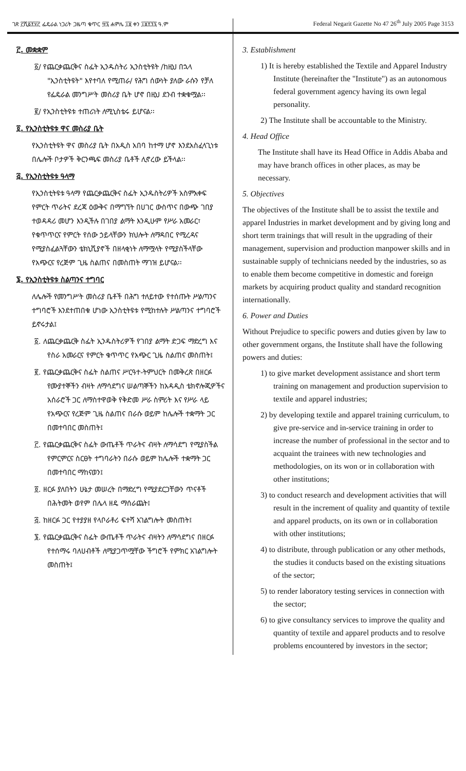ገጽ ፫ሺ፩፻፶፫ ፌዴራል ነጋሪት ጋዜጣ ቁጥር ፵፯ ሐምሌ ፲፱ ቀን ፲፱፻፺፯ ዓ.ም
Federal Negarit Gazette No 47 26<sup>th</sup> July 2005 Page 3153
፫. መቋቋም
፩/ የጨርቃጨርቅና ስፌት ኢንዱስትሪ ኢንስቲትዩት /ከዚህ በኋላ "ኢንስቲትዩት" እየተባለ የሚጠራ/ የሕግ ሰውነት ያለው ራሱን የቻለ የፌዴራል መንግሥት መስሪያ ቤት ሆኖ በዚህ ደንብ ተቋቁሟል፡፡
፪/ የኢንስቲትዩቱ ተጠሪነት ለሚኒስቴሩ ይሆናል፡፡
፬. የኢንስቲትዩቱ ዋና መስሪያ ቤት
የኢንስቲትዩት ዋና መስሪያ ቤት በአዲስ አበባ ከተማ ሆኖ እንደአስፈላጊነቱ በሌሎች ቦታዎች ቅርንጫፍ መስሪያ ቤቶች ሊኖረው ይችላል፡፡
፭. የኢንስቲትዩቱ ዓላማ
የኢንስቲትዩቱ ዓላማ የጨርቃጨርቅና ስፌት ኢንዱስትሪዎች አስምአቀፍ የምርት ጥራትና ደረጃ ዕውቅና በማግኘት በሀገር ውስጥና በውጭ ገበያ ተወዳዳሪ መሆን እንዲችሉ በገበያ ልማት እንዲሁም የሥራ አመራር፣ የቁጥጥርና የምርት የሰው ኃይላቸውን ክህሎት ለማዳበር የሚረዳና የሚያስፈልጓቸውን ቴክኒሺያኖች በዘላቂነት ለማሟላት የሚያስችላቸው የአጭርና የረጅም ጊዜ ስልጠና በመስጠት ማገዝ ይሆናል፡፡
፮. የኢንስቲትዩቱ ስልጣንና ተግባር
ለሌሎች የመንግሥት መስሪያ ቤቶች በሕግ ተለይተው የተሰጡት ሥልጣንና ተግባሮች እንደተጠበቁ ሆነው ኢንስቲትዩቱ የሚከተሉት ሥልጣንና ተግባሮች ይኖሩታል፤
፩. ለጨርቃጨርቅ ስፌት ኢንዱስትሪዎች የገበያ ልማት ድጋፍ ማድረግ እና የስራ አመራርና የምርት ቁጥጥር የአጭር ጊዜ ስልጠና መስጠት፤
፪. የጨርቃጨርቅና ስፌት ስልጠና ሥርዓተ-ትምህርት በመቅረጽ በዘርፉ የሙያተኞችን ብዛት ለማሳደግና ሠልጣኞችን ከአዳዲስ ቴክኖሎጂዎችና አሰራሮች ጋር ለማስተዋወቅ የቅድመ ሥራ ስምሪት እና የሥራ ላይ የአጭርና የረጅም ጊዜ ስልጠና በራሱ ወይም ከሌሎች ተቋማት ጋር በመተባበር መስጠት፤
፫. የጨርቃጨርቅና ስፌት ውጤቶች ጥራትና ብዛት ለማሳደግ የሚያስችል የምርምርና ስርፀት ተግባራትን በራሱ ወይም ከሌሎች ተቋማት ጋር በመተባበር ማከናወን፤
፬. ዘርፉ ያለበትን ሁኔታ መሠረት በማድረግ የሚያደርጋቸውን ጥናቶች በሕትመት ወየም በሌላ ዘዴ ማሰራጨት፤
፭. ከዘርፉ ጋር የተያያዘ የላቦራቶሪ ፍተሻ አገልግሎት መስጠት፤
፮. የጨርቃጨርቅና ስፌት ውጤቶች ጥራትና ብዛትን ለማሳደግና በዘርፉ የተሰማሩ ባለሀብቶች ለሚያጋጥሟቸው ችግሮች የምክር አገልግሎት መስጠት፤
3. Establishment
1) It is hereby established the Textile and Apparel Industry Institute (hereinafter the "Institute") as an autonomous federal government agency having its own legal personality.
2) The Institute shall be accountable to the Ministry.
4. Head Office
The Institute shall have its Head Office in Addis Ababa and may have branch offices in other places, as may be necessary.
5. Objectives
The objectives of the Institute shall be to assist the textile and apparel Industries in market development and by giving long and short term trainings that will result in the upgrading of their management, supervision and production manpower skills and in sustainable supply of technicians needed by the industries, so as to enable them become competitive in domestic and foreign markets by acquiring product quality and standard recognition internationally.
6. Power and Duties
Without Prejudice to specific powers and duties given by law to other government organs, the Institute shall have the following powers and duties:
1) to give market development assistance and short term training on management and production supervision to textile and apparel industries;
2) by developing textile and apparel training curriculum, to give pre-service and in-service training in order to increase the number of professional in the sector and to acquaint the trainees with new technologies and methodologies, on its won or in collaboration with other institutions;
3) to conduct research and development activities that will result in the increment of quality and quantity of textile and apparel products, on its own or in collaboration with other institutions;
4) to distribute, through publication or any other methods, the studies it conducts based on the existing situations of the sector;
5) to render laboratory testing services in connection with the sector;
6) to give consultancy services to improve the quality and quantity of textile and apparel products and to resolve problems encountered by investors in the sector;